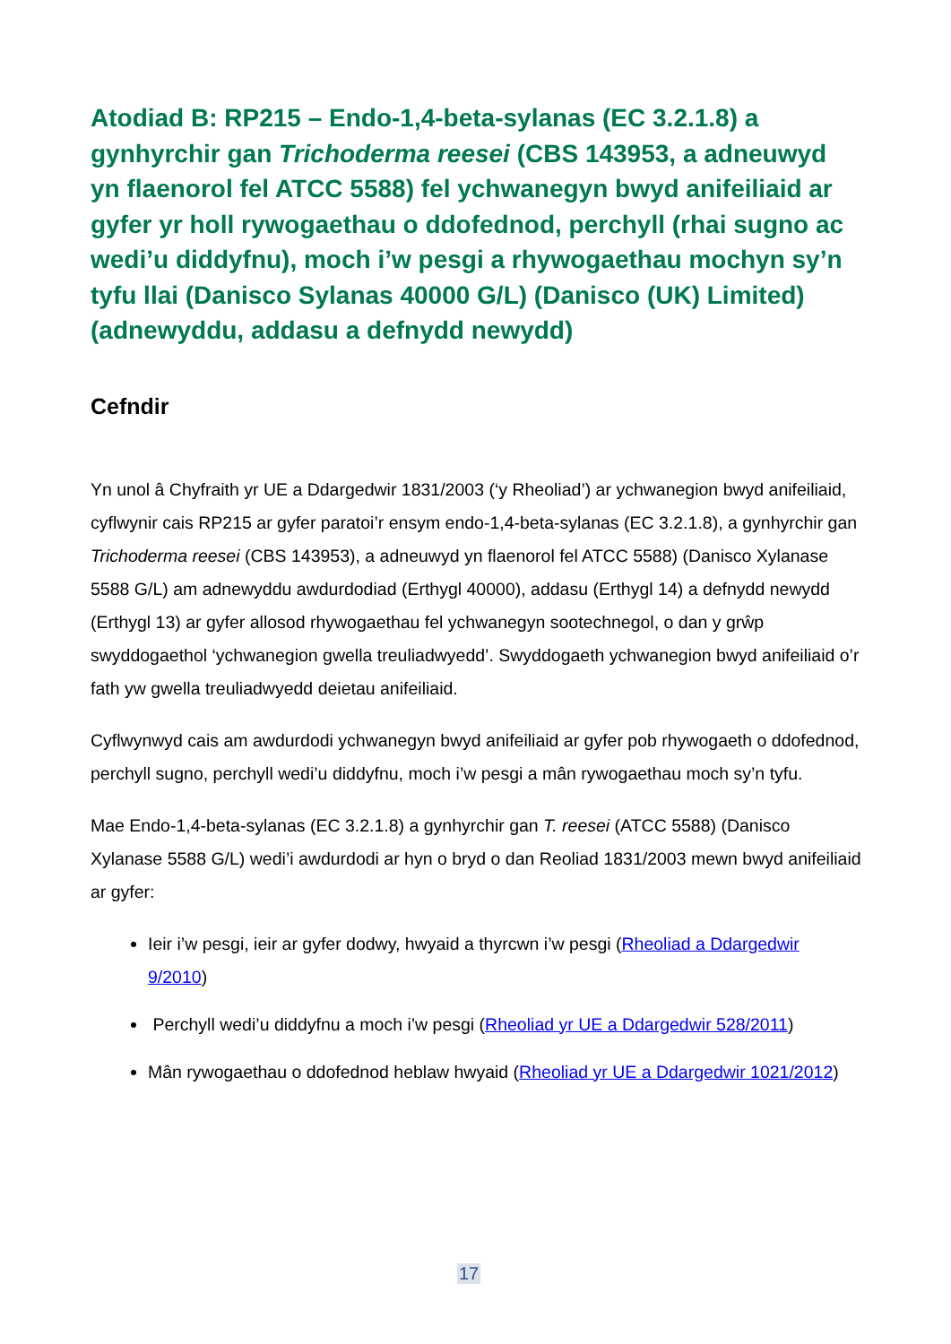Atodiad B: RP215 – Endo-1,4-beta-sylanas (EC 3.2.1.8) a gynhyrchir gan Trichoderma reesei (CBS 143953, a adneuwyd yn flaenorol fel ATCC 5588) fel ychwanegyn bwyd anifeiliaid ar gyfer yr holl rywogaethau o ddofednod, perchyll (rhai sugno ac wedi’u diddyfnu), moch i’w pesgi a rhywogaethau mochyn sy’n tyfu llai (Danisco Sylanas 40000 G/L) (Danisco (UK) Limited) (adnewyddu, addasu a defnydd newydd)
Cefndir
Yn unol â Chyfraith yr UE a Ddargedwir 1831/2003 (‘y Rheoliad’) ar ychwanegion bwyd anifeiliaid, cyflwynir cais RP215 ar gyfer paratoi’r ensym endo-1,4-beta-sylanas (EC 3.2.1.8), a gynhyrchir gan Trichoderma reesei (CBS 143953), a adneuwyd yn flaenorol fel ATCC 5588) (Danisco Xylanase 5588 G/L) am adnewyddu awdurdodiad (Erthygl 40000), addasu (Erthygl 14) a defnydd newydd (Erthygl 13) ar gyfer allosod rhywogaethau fel ychwanegyn sootechnegol, o dan y grŵp swyddogaethol ‘ychwanegion gwella treuliadwyedd’. Swyddogaeth ychwanegion bwyd anifeiliaid o’r fath yw gwella treuliadwyedd deietau anifeiliaid.
Cyflwynwyd cais am awdurdodi ychwanegyn bwyd anifeiliaid ar gyfer pob rhywogaeth o ddofednod, perchyll sugno, perchyll wedi’u diddyfnu, moch i’w pesgi a mân rywogaethau moch sy’n tyfu.
Mae Endo-1,4-beta-sylanas (EC 3.2.1.8) a gynhyrchir gan T. reesei (ATCC 5588) (Danisco Xylanase 5588 G/L) wedi’i awdurdodi ar hyn o bryd o dan Reoliad 1831/2003 mewn bwyd anifeiliaid ar gyfer:
Ieir i’w pesgi, ieir ar gyfer dodwy, hwyaid a thyrcwn i’w pesgi (Rheoliad a Ddargedwir 9/2010)
Perchyll wedi’u diddyfnu a moch i’w pesgi (Rheoliad yr UE a Ddargedwir 528/2011)
Mân rywogaethau o ddofednod heblaw hwyaid (Rheoliad yr UE a Ddargedwir 1021/2012)
17